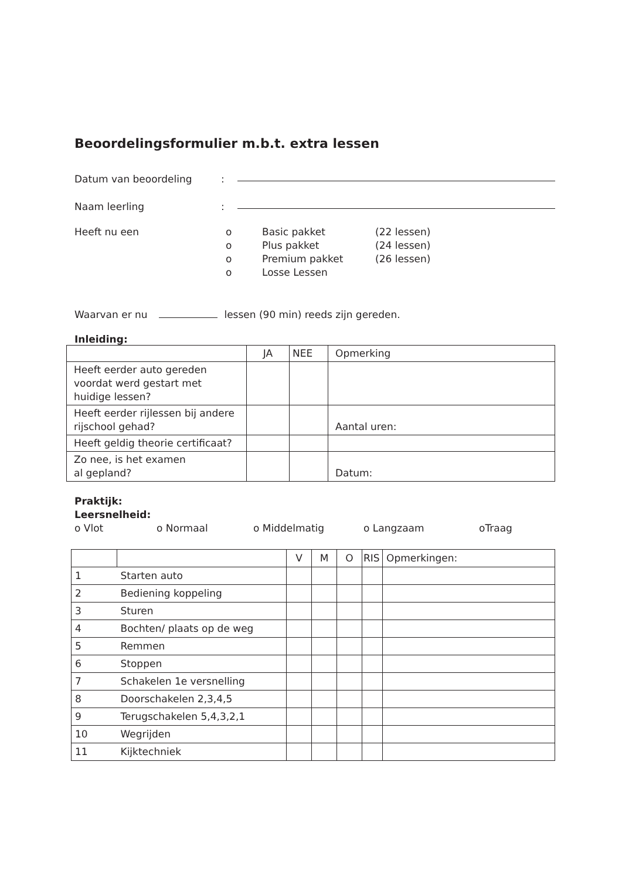Beoordelingsformulier m.b.t. extra lessen
Datum van beoordeling:
Naam leerling:
Heeft nu een o Basic pakket (22 lessen)
o Plus pakket (24 lessen)
o Premium pakket (26 lessen)
o Losse Lessen
Waarvan er nu lessen (90 min) reeds zijn gereden.
Inleiding:
| | JA | NEE | Opmerking |
| --- | --- | --- | --- |
| Heeft eerder auto gereden voordat werd gestart met huidige lessen? | | | |
| Heeft eerder rijlessen bij andere rijschool gehad? | | | Aantal uren: |
| Heeft geldig theorie certificaat? | | | |
| Zo nee, is het examen al gepland? | | | Datum: |
Praktijk:
Leersnelheid:
o Vlot o Normaal o Middelmatig o Langzaam oTraag
| | | V | M | O | RIS | Opmerkingen: |
| --- | --- | --- | --- | --- | --- | --- |
| 1 | Starten auto | | | | | |
| 2 | Bediening koppeling | | | | | |
| 3 | Sturen | | | | | |
| 4 | Bochten/ plaats op de weg | | | | | |
| 5 | Remmen | | | | | |
| 6 | Stoppen | | | | | |
| 7 | Schakelen 1e versnelling | | | | | |
| 8 | Doorschakelen 2,3,4,5 | | | | | |
| 9 | Terugschakelen 5,4,3,2,1 | | | | | |
| 10 | Wegrijden | | | | | |
| 11 | Kijktechniek | | | | | |